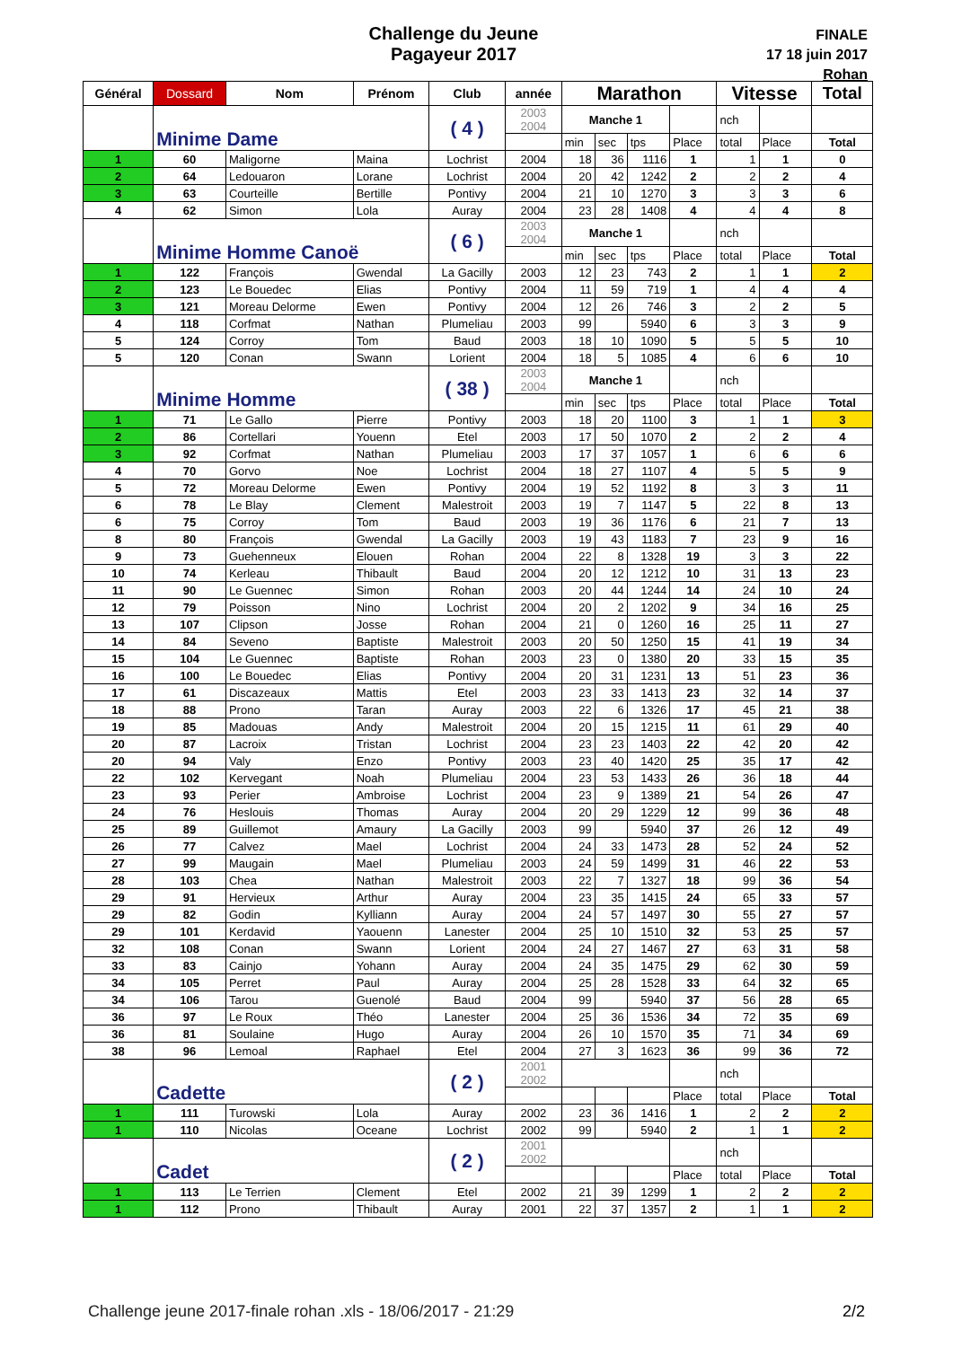Challenge du Jeune
Pagayeur 2017
FINALE
17 18 juin 2017
Rohan
| Général | Dossard | Nom | Prénom | Club | année | Marathon | | | | Vitesse | | Total |
| --- | --- | --- | --- | --- | --- | --- | --- | --- | --- | --- | --- | --- |
| | Minime Dame | | | ( 4 ) | 2003 2004 | Manche 1 | | | | nch | | |
| | | | | | | min | sec | tps | Place | total | Place | Total |
| 1 | 60 | Maligorne | Maina | Lochrist | 2004 | 18 | 36 | 1116 | 1 | 1 | 1 | 0 |
| 2 | 64 | Ledouaron | Lorane | Lochrist | 2004 | 20 | 42 | 1242 | 2 | 2 | 2 | 4 |
| 3 | 63 | Courteille | Bertille | Pontivy | 2004 | 21 | 10 | 1270 | 3 | 3 | 3 | 6 |
| 4 | 62 | Simon | Lola | Auray | 2004 | 23 | 28 | 1408 | 4 | 4 | 4 | 8 |
| | Minime Homme Canoë | | | ( 6 ) | 2003 2004 | Manche 1 | | | | nch | | |
| | | | | | | min | sec | tps | Place | total | Place | Total |
| 1 | 122 | François | Gwendal | La Gacilly | 2003 | 12 | 23 | 743 | 2 | 1 | 1 | 2 |
| 2 | 123 | Le Bouedec | Elias | Pontivy | 2004 | 11 | 59 | 719 | 1 | 4 | 4 | 4 |
| 3 | 121 | Moreau Delorme | Ewen | Pontivy | 2004 | 12 | 26 | 746 | 3 | 2 | 2 | 5 |
| 4 | 118 | Corfmat | Nathan | Plumeliau | 2003 | 99 | | 5940 | 6 | 3 | 3 | 9 |
| 5 | 124 | Corroy | Tom | Baud | 2003 | 18 | 10 | 1090 | 5 | 5 | 5 | 10 |
| 5 | 120 | Conan | Swann | Lorient | 2004 | 18 | 5 | 1085 | 4 | 6 | 6 | 10 |
| | Minime Homme | | | ( 38 ) | 2003 2004 | Manche 1 | | | | nch | | |
| | | | | | | min | sec | tps | Place | total | Place | Total |
| 1 | 71 | Le Gallo | Pierre | Pontivy | 2003 | 18 | 20 | 1100 | 3 | 1 | 1 | 3 |
| 2 | 86 | Cortellari | Youenn | Etel | 2003 | 17 | 50 | 1070 | 2 | 2 | 2 | 4 |
| 3 | 92 | Corfmat | Nathan | Plumeliau | 2003 | 17 | 37 | 1057 | 1 | 6 | 6 | 6 |
| 4 | 70 | Gorvo | Noe | Lochrist | 2004 | 18 | 27 | 1107 | 4 | 5 | 5 | 9 |
| 5 | 72 | Moreau Delorme | Ewen | Pontivy | 2004 | 19 | 52 | 1192 | 8 | 3 | 3 | 11 |
| 6 | 78 | Le Blay | Clement | Malestroit | 2003 | 19 | 7 | 1147 | 5 | 22 | 8 | 13 |
| 6 | 75 | Corroy | Tom | Baud | 2003 | 19 | 36 | 1176 | 6 | 21 | 7 | 13 |
| 8 | 80 | François | Gwendal | La Gacilly | 2003 | 19 | 43 | 1183 | 7 | 23 | 9 | 16 |
| 9 | 73 | Guehenneux | Elouen | Rohan | 2004 | 22 | 8 | 1328 | 19 | 3 | 3 | 22 |
| 10 | 74 | Kerleau | Thibault | Baud | 2004 | 20 | 12 | 1212 | 10 | 31 | 13 | 23 |
| 11 | 90 | Le Guennec | Simon | Rohan | 2003 | 20 | 44 | 1244 | 14 | 24 | 10 | 24 |
| 12 | 79 | Poisson | Nino | Lochrist | 2004 | 20 | 2 | 1202 | 9 | 34 | 16 | 25 |
| 13 | 107 | Clipson | Josse | Rohan | 2004 | 21 | 0 | 1260 | 16 | 25 | 11 | 27 |
| 14 | 84 | Seveno | Baptiste | Malestroit | 2003 | 20 | 50 | 1250 | 15 | 41 | 19 | 34 |
| 15 | 104 | Le Guennec | Baptiste | Rohan | 2003 | 23 | 0 | 1380 | 20 | 33 | 15 | 35 |
| 16 | 100 | Le Bouedec | Elias | Pontivy | 2004 | 20 | 31 | 1231 | 13 | 51 | 23 | 36 |
| 17 | 61 | Discazeaux | Mattis | Etel | 2003 | 23 | 33 | 1413 | 23 | 32 | 14 | 37 |
| 18 | 88 | Prono | Taran | Auray | 2003 | 22 | 6 | 1326 | 17 | 45 | 21 | 38 |
| 19 | 85 | Madouas | Andy | Malestroit | 2004 | 20 | 15 | 1215 | 11 | 61 | 29 | 40 |
| 20 | 87 | Lacroix | Tristan | Lochrist | 2004 | 23 | 23 | 1403 | 22 | 42 | 20 | 42 |
| 20 | 94 | Valy | Enzo | Pontivy | 2003 | 23 | 40 | 1420 | 25 | 35 | 17 | 42 |
| 22 | 102 | Kervegant | Noah | Plumeliau | 2004 | 23 | 53 | 1433 | 26 | 36 | 18 | 44 |
| 23 | 93 | Perier | Ambroise | Lochrist | 2004 | 23 | 9 | 1389 | 21 | 54 | 26 | 47 |
| 24 | 76 | Heslouis | Thomas | Auray | 2004 | 20 | 29 | 1229 | 12 | 99 | 36 | 48 |
| 25 | 89 | Guillemot | Amaury | La Gacilly | 2003 | 99 | | 5940 | 37 | 26 | 12 | 49 |
| 26 | 77 | Calvez | Mael | Lochrist | 2004 | 24 | 33 | 1473 | 28 | 52 | 24 | 52 |
| 27 | 99 | Maugain | Mael | Plumeliau | 2003 | 24 | 59 | 1499 | 31 | 46 | 22 | 53 |
| 28 | 103 | Chea | Nathan | Malestroit | 2003 | 22 | 7 | 1327 | 18 | 99 | 36 | 54 |
| 29 | 91 | Hervieux | Arthur | Auray | 2004 | 23 | 35 | 1415 | 24 | 65 | 33 | 57 |
| 29 | 82 | Godin | Kylliann | Auray | 2004 | 24 | 57 | 1497 | 30 | 55 | 27 | 57 |
| 29 | 101 | Kerdavid | Yaouenn | Lanester | 2004 | 25 | 10 | 1510 | 32 | 53 | 25 | 57 |
| 32 | 108 | Conan | Swann | Lorient | 2004 | 24 | 27 | 1467 | 27 | 63 | 31 | 58 |
| 33 | 83 | Cainjo | Yohann | Auray | 2004 | 24 | 35 | 1475 | 29 | 62 | 30 | 59 |
| 34 | 105 | Perret | Paul | Auray | 2004 | 25 | 28 | 1528 | 33 | 64 | 32 | 65 |
| 34 | 106 | Tarou | Guenolé | Baud | 2004 | 99 | | 5940 | 37 | 56 | 28 | 65 |
| 36 | 97 | Le Roux | Théo | Lanester | 2004 | 25 | 36 | 1536 | 34 | 72 | 35 | 69 |
| 36 | 81 | Soulaine | Hugo | Auray | 2004 | 26 | 10 | 1570 | 35 | 71 | 34 | 69 |
| 38 | 96 | Lemoal | Raphael | Etel | 2004 | 27 | 3 | 1623 | 36 | 99 | 36 | 72 |
| | Cadette | | | ( 2 ) | 2001 2002 | | | | | nch | | |
| | | | | | | | | | Place | total | Place | Total |
| 1 | 111 | Turowski | Lola | Auray | 2002 | 23 | 36 | 1416 | 1 | 2 | 2 | 2 |
| 1 | 110 | Nicolas | Oceane | Lochrist | 2002 | 99 | | 5940 | 2 | 1 | 1 | 2 |
| | Cadet | | | ( 2 ) | 2001 2002 | | | | | nch | | |
| | | | | | | | | | Place | total | Place | Total |
| 1 | 113 | Le Terrien | Clement | Etel | 2002 | 21 | 39 | 1299 | 1 | 2 | 2 | 2 |
| 1 | 112 | Prono | Thibault | Auray | 2001 | 22 | 37 | 1357 | 2 | 1 | 1 | 2 |
Challenge jeune 2017-finale rohan .xls - 18/06/2017 - 21:29
2/2